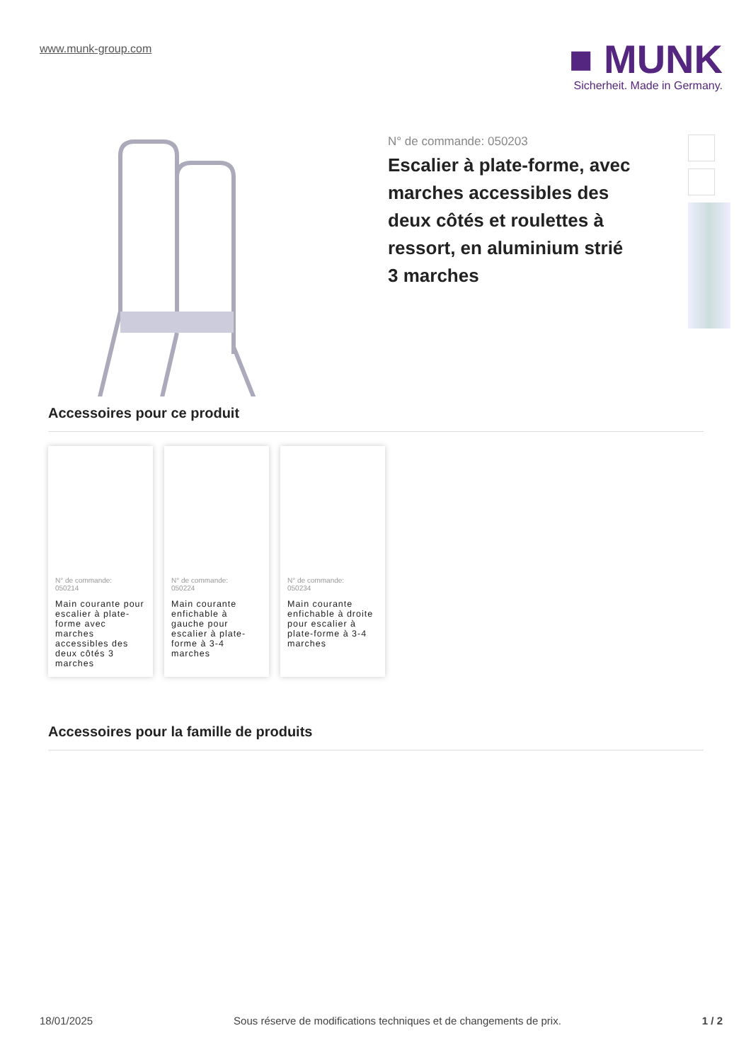www.munk-group.com
■ MUNK
Sicherheit. Made in Germany.
N° de commande: 050203
Escalier à plate-forme, avec marches accessibles des deux côtés et roulettes à ressort, en aluminium strié
3 marches
Accessoires pour ce produit
N° de commande:
050214
Main courante pour escalier à plate-forme avec marches accessibles des deux côtés 3 marches
N° de commande:
050224
Main courante enfichable à gauche pour escalier à plate-forme à 3-4 marches
N° de commande:
050234
Main courante enfichable à droite pour escalier à plate-forme à 3-4 marches
Accessoires pour la famille de produits
18/01/2025 Sous réserve de modifications techniques et de changements de prix. 1 / 2